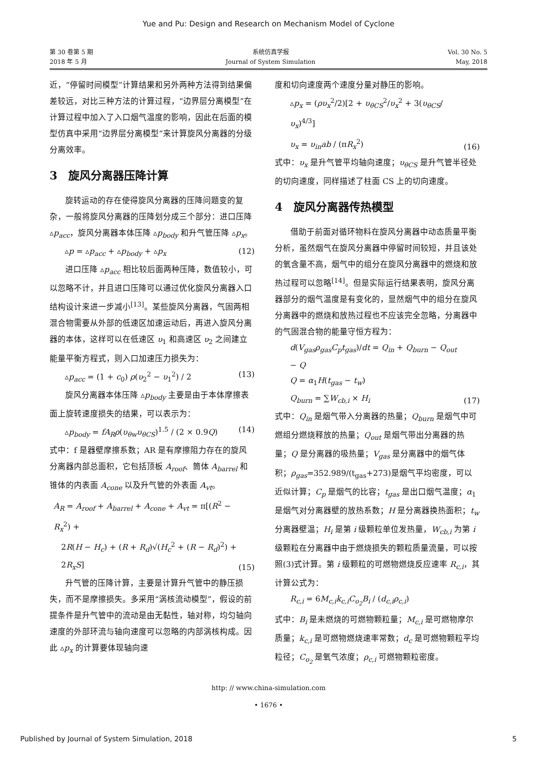Yue and Pu: Design and Research on Mechanism Model of Cyclone
第 30 卷第 5 期
2018 年 5 月
系统仿真学报
Journal of System Simulation
Vol. 30 No. 5
May, 2018
近，“停留时间模型”计算结果和另外两种方法得到结果偏差较远，对比三种方法的计算过程，“边界层分离模型”在计算过程中加入了入口烟气温度的影响，因此在后面的模型仿真中采用“边界层分离模型”来计算旋风分离器的分级分离效率。
3　旋风分离器压降计算
旋转运动的存在使得旋风分离器的压降问题变的复杂，一般将旋风分离器的压降划分成三个部分：进口压降 ▵p<sub>acc</sub>，旋风分离器本体压降 ▵p<sub>body</sub> 和升气管压降 ▵p<sub>x</sub>。
▵p = ▵p<sub>acc</sub> + ▵p<sub>body</sub> + ▵p<sub>x</sub> (12)
进口压降 ▵p<sub>acc</sub> 相比较后面两种压降，数值较小，可以忽略不计，并且进口压降可以通过优化旋风分离器入口结构设计来进一步减小<sup>[13]</sup>。某些旋风分离器，气固两相混合物需要从外部的低速区加速运动后，再进入旋风分离器的本体，这样可以在低速区 υ<sub>1</sub> 和高速区 υ<sub>2</sub> 之间建立能量平衡方程式，则入口加速压力损失为：
▵p<sub>acc</sub> = (1 + c<sub>0</sub>) ρ(υ<sub>2</sub><sup>2</sup> − υ<sub>1</sub><sup>2</sup>) / 2 (13)
旋风分离器本体压降 ▵p<sub>body</sub> 主要是由于本体摩擦表面上旋转速度损失的结果，可以表示为：
▵p<sub>body</sub> = fA<sub>R</sub>ρ(υ<sub>θw</sub>υ<sub>θCS</sub>)<sup>1.5</sup> / (2 × 0.9Q) (14)
式中：f 是器壁摩擦系数；AR 是有摩擦阻力存在的旋风分离器内部总面积，它包括顶板 A<sub>roof</sub>、筒体 A<sub>barrel</sub> 和锥体的内表面 A<sub>cone</sub> 以及升气管的外表面 A<sub>vt</sub>。
A<sub>R</sub> = A<sub>roof</sub> + A<sub>barrel</sub> + A<sub>cone</sub> + A<sub>vt</sub> = π[(R<sup>2</sup> − R<sub>x</sub><sup>2</sup>) +
2R(H − H<sub>c</sub>) + (R + R<sub>d</sub>)√(H<sub>c</sub><sup>2</sup> + (R − R<sub>d</sub>)<sup>2</sup>) +
2R<sub>x</sub>S] (15)
升气管的压降计算，主要是计算升气管中的静压损失，而不是摩擦损失。多采用“涡核流动模型”，假设的前提条件是升气管中的流动是由无黏性，轴对称，均匀轴向速度的外部环流与轴向速度可以忽略的内部涡核构成。因此 ▵p<sub>x</sub> 的计算要体现轴向速
度和切向速度两个速度分量对静压的影响。
▵p<sub>x</sub> = (ρυ<sub>x</sub><sup>2</sup>/2)[2 + υ<sub>θCS</sub><sup>2</sup>/υ<sub>x</sub><sup>2</sup> + 3(υ<sub>θCS</sub>/υ<sub>x</sub>)<sup>4/3</sup>]
υ<sub>x</sub> = υ<sub>in</sub>ab / (πR<sub>x</sub><sup>2</sup>) (16)
式中：υ<sub>x</sub> 是升气管平均轴向速度；υ<sub>θCS</sub> 是升气管半径处的切向速度，同样描述了柱面 CS 上的切向速度。
4　旋风分离器传热模型
借助于前面对循环物料在旋风分离器中动态质量平衡分析，虽然烟气在旋风分离器中停留时间较短，并且该处的氧含量不高，烟气中的组分在旋风分离器中的燃烧和放热过程可以忽略<sup>[14]</sup>。但是实际运行结果表明，旋风分离器部分的烟气温度是有变化的，显然烟气中的组分在旋风分离器中的燃烧和放热过程也不应该完全忽略，分离器中的气固混合物的能量守恒方程为：
d(V<sub>gas</sub>ρ<sub>gas</sub>C<sub>p</sub>t<sub>gas</sub>)/dt = Q<sub>in</sub> + Q<sub>burn</sub> − Q<sub>out</sub> − Q
Q = α<sub>1</sub>H(t<sub>gas</sub> − t<sub>w</sub>)
Q<sub>burn</sub> = ∑W<sub>cb,i</sub> × H<sub>i</sub> (17)
式中：Q<sub>in</sub> 是烟气带入分离器的热量；Q<sub>burn</sub> 是烟气中可燃组分燃烧释放的热量；Q<sub>out</sub> 是烟气带出分离器的热量；Q 是分离器的吸热量；V<sub>gas</sub> 是分离器中的烟气体积；ρ<sub>gas</sub>=352.989/(t<sub>gas</sub>+273)是烟气平均密度，可以近似计算；C<sub>p</sub> 是烟气的比容；t<sub>gas</sub> 是出口烟气温度；α<sub>1</sub> 是烟气对分离器壁的放热系数；H 是分离器换热面积；t<sub>w</sub> 分离器壁温；H<sub>i</sub> 是第 i 级颗粒单位发热量，W<sub>cb,i</sub> 为第 i 级颗粒在分离器中由于燃烧损失的颗粒质量流量，可以按照(3)式计算。第 i 级颗粒的可燃物燃烧反应速率 R<sub>c,i</sub>，其计算公式为：
R<sub>c,i</sub> = 6M<sub>c,i</sub>k<sub>c,i</sub>C<sub>o<sub>2</sub></sub>B<sub>i</sub> / (d<sub>c,i</sub>ρ<sub>c,i</sub>)
式中：B<sub>i</sub> 是未燃烧的可燃物颗粒量；M<sub>c,i</sub> 是可燃物摩尔质量；k<sub>c,i</sub> 是可燃物燃烧速率常数；d<sub>c</sub> 是可燃物颗粒平均粒径；C<sub>o<sub>2</sub></sub> 是氧气浓度；ρ<sub>c,i</sub> 可燃物颗粒密度。
http: // www.china-simulation.com
• 1676 •
Published by Journal of System Simulation, 2018 5